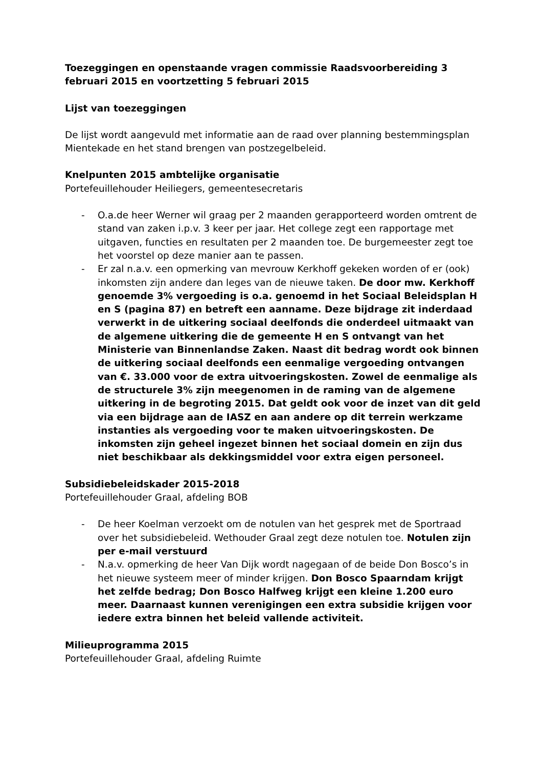Toezeggingen en openstaande vragen commissie Raadsvoorbereiding 3 februari 2015 en voortzetting 5 februari 2015
Lijst van toezeggingen
De lijst wordt aangevuld met informatie aan de raad over planning bestemmingsplan Mientekade en het stand brengen van postzegelbeleid.
Knelpunten 2015 ambtelijke organisatie
Portefeuillehouder Heiliegers, gemeentesecretaris
- O.a.de heer Werner wil graag per 2 maanden gerapporteerd worden omtrent de stand van zaken i.p.v. 3 keer per jaar. Het college zegt een rapportage met uitgaven, functies en resultaten per 2 maanden toe. De burgemeester zegt toe het voorstel op deze manier aan te passen.
- Er zal n.a.v. een opmerking van mevrouw Kerkhoff gekeken worden of er (ook) inkomsten zijn andere dan leges van de nieuwe taken. De door mw. Kerkhoff genoemde 3% vergoeding is o.a. genoemd in het Sociaal Beleidsplan H en S (pagina 87) en betreft een aanname. Deze bijdrage zit inderdaad verwerkt in de uitkering sociaal deelfonds die onderdeel uitmaakt van de algemene uitkering die de gemeente H en S ontvangt van het Ministerie van Binnenlandse Zaken. Naast dit bedrag wordt ook binnen de uitkering sociaal deelfonds een eenmalige vergoeding ontvangen van €. 33.000 voor de extra uitvoeringskosten. Zowel de eenmalige als de structurele 3% zijn meegenomen in de raming van de algemene uitkering in de begroting 2015. Dat geldt ook voor de inzet van dit geld via een bijdrage aan de IASZ en aan andere op dit terrein werkzame instanties als vergoeding voor te maken uitvoeringskosten. De inkomsten zijn geheel ingezet binnen het sociaal domein en zijn dus niet beschikbaar als dekkingsmiddel voor extra eigen personeel.
Subsidiebeleidskader 2015-2018
Portefeuillehouder Graal, afdeling BOB
- De heer Koelman verzoekt om de notulen van het gesprek met de Sportraad over het subsidiebeleid. Wethouder Graal zegt deze notulen toe. Notulen zijn per e-mail verstuurd
- N.a.v. opmerking de heer Van Dijk wordt nagegaan of de beide Don Bosco’s in het nieuwe systeem meer of minder krijgen. Don Bosco Spaarndam krijgt het zelfde bedrag; Don Bosco Halfweg krijgt een kleine 1.200 euro meer. Daarnaast kunnen verenigingen een extra subsidie krijgen voor iedere extra binnen het beleid vallende activiteit.
Milieuprogramma 2015
Portefeuillehouder Graal, afdeling Ruimte